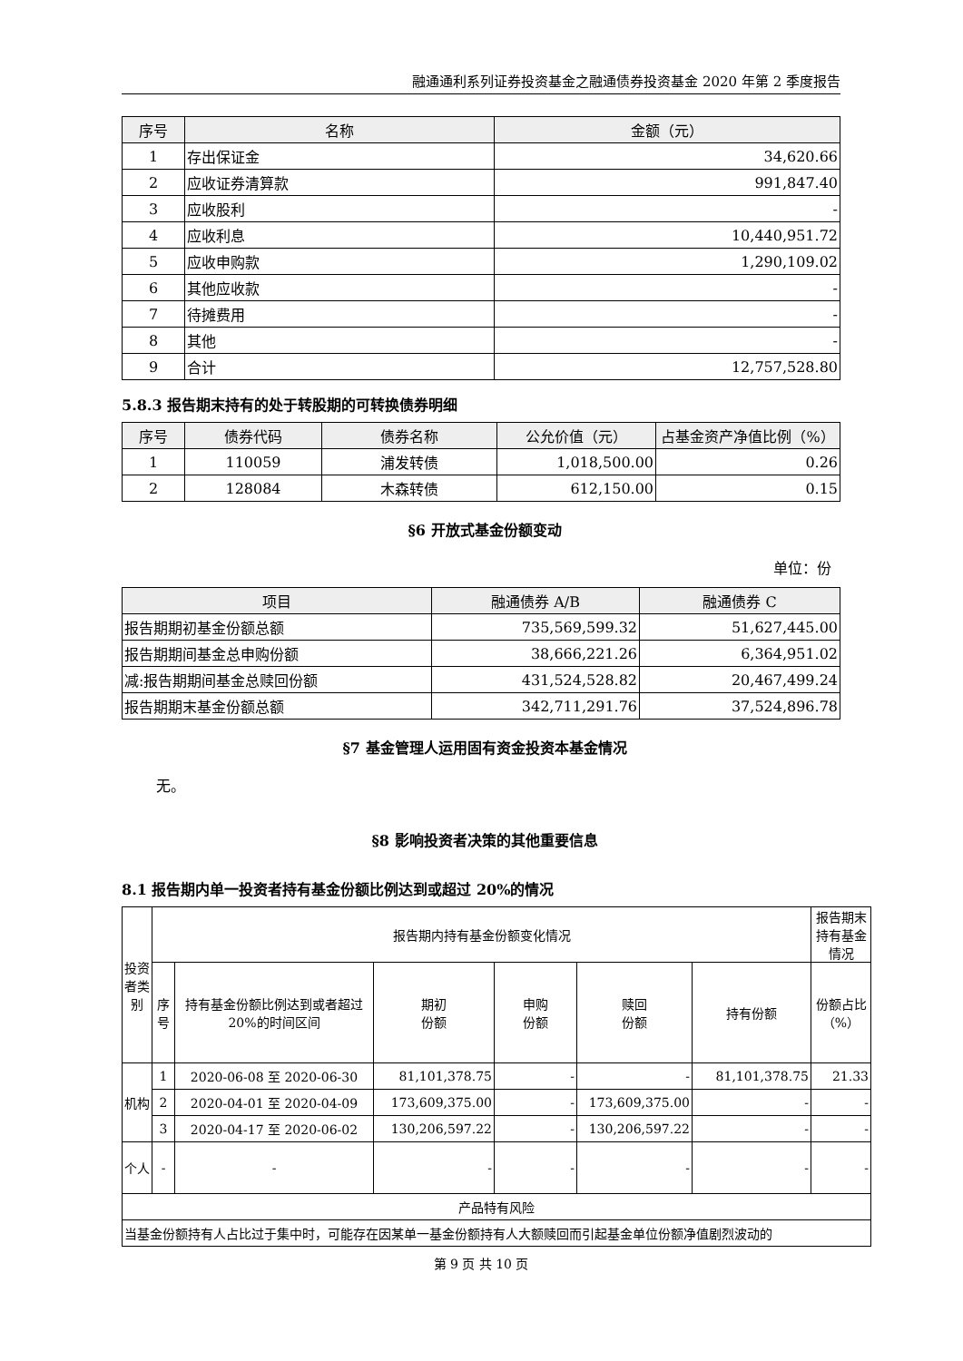融通通利系列证券投资基金之融通债券投资基金 2020 年第 2 季度报告
| 序号 | 名称 | 金额（元） |
| --- | --- | --- |
| 1 | 存出保证金 | 34,620.66 |
| 2 | 应收证券清算款 | 991,847.40 |
| 3 | 应收股利 | - |
| 4 | 应收利息 | 10,440,951.72 |
| 5 | 应收申购款 | 1,290,109.02 |
| 6 | 其他应收款 | - |
| 7 | 待摊费用 | - |
| 8 | 其他 | - |
| 9 | 合计 | 12,757,528.80 |
5.8.3 报告期末持有的处于转股期的可转换债券明细
| 序号 | 债券代码 | 债券名称 | 公允价值（元） | 占基金资产净值比例（%） |
| --- | --- | --- | --- | --- |
| 1 | 110059 | 浦发转债 | 1,018,500.00 | 0.26 |
| 2 | 128084 | 木森转债 | 612,150.00 | 0.15 |
§6 开放式基金份额变动
单位：份
| 项目 | 融通债券 A/B | 融通债券 C |
| --- | --- | --- |
| 报告期期初基金份额总额 | 735,569,599.32 | 51,627,445.00 |
| 报告期期间基金总申购份额 | 38,666,221.26 | 6,364,951.02 |
| 减:报告期期间基金总赎回份额 | 431,524,528.82 | 20,467,499.24 |
| 报告期期末基金份额总额 | 342,711,291.76 | 37,524,896.78 |
§7 基金管理人运用固有资金投资本基金情况
无。
§8 影响投资者决策的其他重要信息
8.1 报告期内单一投资者持有基金份额比例达到或超过 20%的情况
| 投资者类别 | 报告期内持有基金份额变化情况 | | | | | | 报告期末持有基金情况 |
| | 序号 | 持有基金份额比例达到或者超过 20%的时间区间 | 期初 份额 | 申购 份额 | 赎回 份额 | 持有份额 | 份额占比（%） |
| 机构 | 1 | 2020-06-08 至 2020-06-30 | 81,101,378.75 | - | - | 81,101,378.75 | 21.33 |
| | 2 | 2020-04-01 至 2020-04-09 | 173,609,375.00 | - | 173,609,375.00 | - | - |
| | 3 | 2020-04-17 至 2020-06-02 | 130,206,597.22 | - | 130,206,597.22 | - | - |
| 个人 | - | - | - | - | - | - | - |
| 产品特有风险 | | | | | | | |
| 当基金份额持有人占比过于集中时，可能存在因某单一基金份额持有人大额赎回而引起基金单位份额净值剧烈波动的 | | | | | | | |
第 9 页 共 10 页